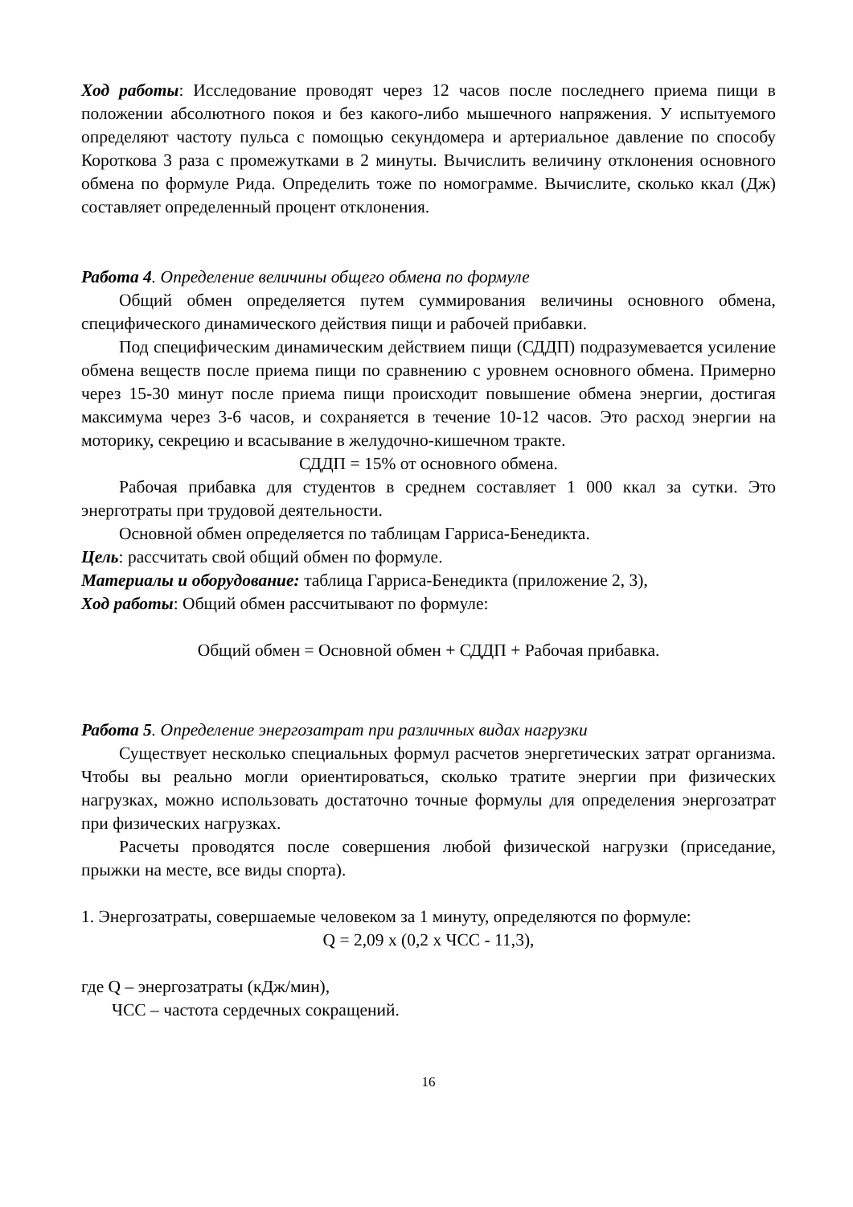Ход работы: Исследование проводят через 12 часов после последнего приема пищи в положении абсолютного покоя и без какого-либо мышечного напряжения. У испытуемого определяют частоту пульса с помощью секундомера и артериальное давление по способу Короткова 3 раза с промежутками в 2 минуты. Вычислить величину отклонения основного обмена по формуле Рида. Определить тоже по номограмме. Вычислите, сколько ккал (Дж) составляет определенный процент отклонения.
Работа 4. Определение величины общего обмена по формуле
Общий обмен определяется путем суммирования величины основного обмена, специфического динамического действия пищи и рабочей прибавки.
Под специфическим динамическим действием пищи (СДДП) подразумевается усиление обмена веществ после приема пищи по сравнению с уровнем основного обмена. Примерно через 15-30 минут после приема пищи происходит повышение обмена энергии, достигая максимума через 3-6 часов, и сохраняется в течение 10-12 часов. Это расход энергии на моторику, секрецию и всасывание в желудочно-кишечном тракте.
СДДП = 15% от основного обмена.
Рабочая прибавка для студентов в среднем составляет 1 000 ккал за сутки. Это энерготраты при трудовой деятельности.
Основной обмен определяется по таблицам Гарриса-Бенедикта.
Цель: рассчитать свой общий обмен по формуле.
Материалы и оборудование: таблица Гарриса-Бенедикта (приложение 2, 3),
Ход работы: Общий обмен рассчитывают по формуле:
Общий обмен = Основной обмен + СДДП + Рабочая прибавка.
Работа 5. Определение энергозатрат при различных видах нагрузки
Существует несколько специальных формул расчетов энергетических затрат организма. Чтобы вы реально могли ориентироваться, сколько тратите энергии при физических нагрузках, можно использовать достаточно точные формулы для определения энергозатрат при физических нагрузках.
Расчеты проводятся после совершения любой физической нагрузки (приседание, прыжки на месте, все виды спорта).
1. Энергозатраты, совершаемые человеком за 1 минуту, определяются по формуле:
Q = 2,09 х (0,2 х ЧСС - 11,3),
где Q – энергозатраты (кДж/мин),
ЧСС – частота сердечных сокращений.
16